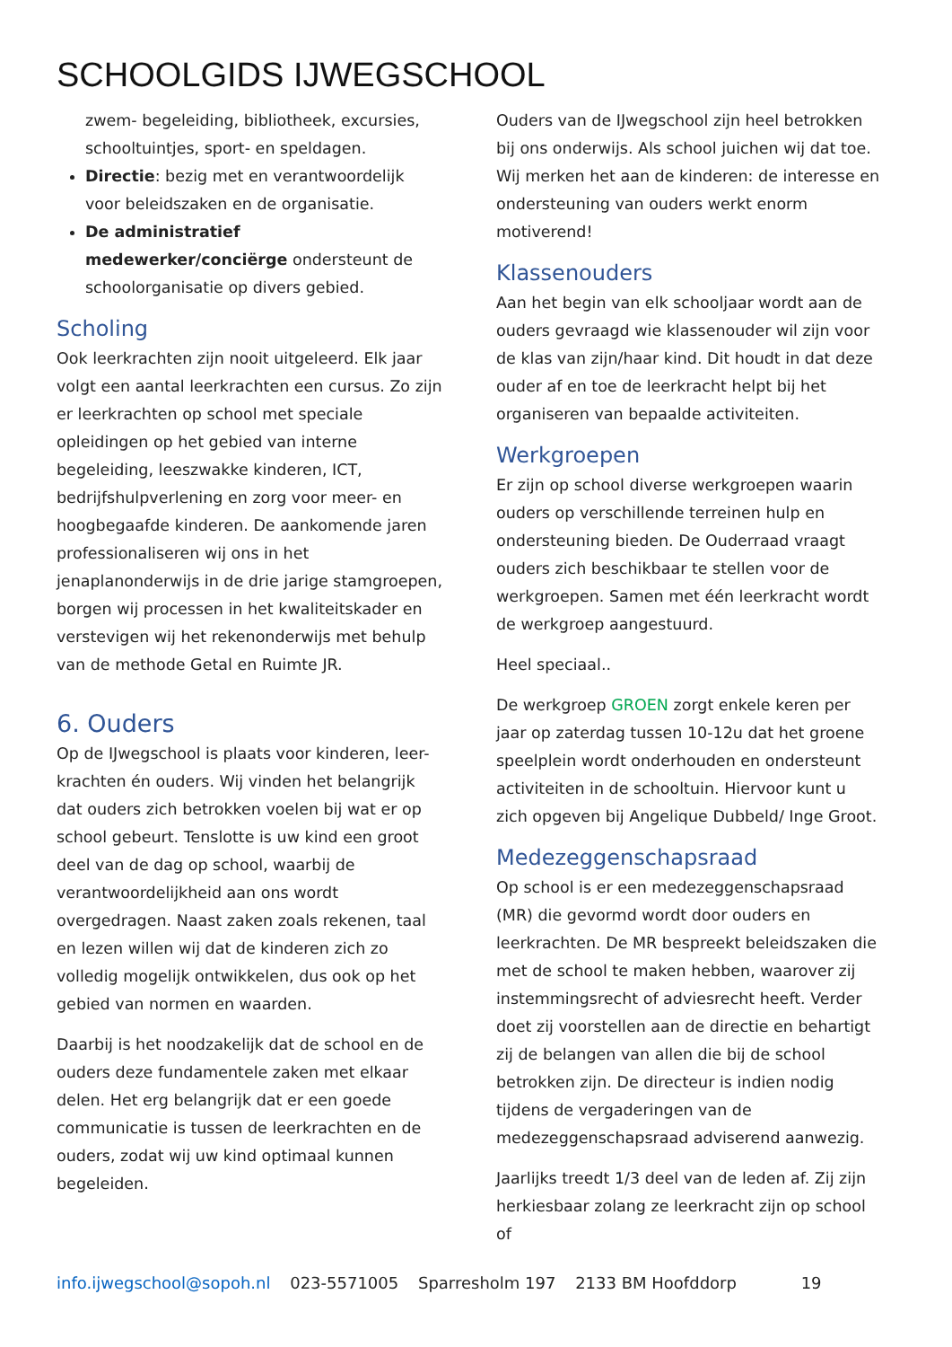SCHOOLGIDS IJWEGSCHOOL
zwem- begeleiding, bibliotheek, excursies, schooltuintjes, sport- en speldagen.
Directie: bezig met en verantwoordelijk voor beleidszaken en de organisatie.
De administratief medewerker/conciërge ondersteunt de schoolorganisatie op divers gebied.
Scholing
Ook leerkrachten zijn nooit uitgeleerd. Elk jaar volgt een aantal leerkrachten een cursus. Zo zijn er leerkrachten op school met speciale opleidingen op het gebied van interne begeleiding, leeszwakke kinderen, ICT, bedrijfshulpverlening en zorg voor meer- en hoogbegaafde kinderen. De aankomende jaren professionaliseren wij ons in het jenaplanonderwijs in de drie jarige stamgroepen, borgen wij processen in het kwaliteitskader en verstevigen wij het rekenonderwijs met behulp van de methode Getal en Ruimte JR.
6. Ouders
Op de IJwegschool is plaats voor kinderen, leer-krachten én ouders. Wij vinden het belangrijk dat ouders zich betrokken voelen bij wat er op school gebeurt. Tenslotte is uw kind een groot deel van de dag op school, waarbij de verantwoordelijkheid aan ons wordt overgedragen. Naast zaken zoals rekenen, taal en lezen willen wij dat de kinderen zich zo volledig mogelijk ontwikkelen, dus ook op het gebied van normen en waarden.
Daarbij is het noodzakelijk dat de school en de ouders deze fundamentele zaken met elkaar delen. Het erg belangrijk dat er een goede communicatie is tussen de leerkrachten en de ouders, zodat wij uw kind optimaal kunnen begeleiden.
Ouders van de IJwegschool zijn heel betrokken bij ons onderwijs. Als school juichen wij dat toe. Wij merken het aan de kinderen: de interesse en ondersteuning van ouders werkt enorm motiverend!
Klassenouders
Aan het begin van elk schooljaar wordt aan de ouders gevraagd wie klassenouder wil zijn voor de klas van zijn/haar kind. Dit houdt in dat deze ouder af en toe de leerkracht helpt bij het organiseren van bepaalde activiteiten.
Werkgroepen
Er zijn op school diverse werkgroepen waarin ouders op verschillende terreinen hulp en ondersteuning bieden. De Ouderraad vraagt ouders zich beschikbaar te stellen voor de werkgroepen. Samen met één leerkracht wordt de werkgroep aangestuurd.
Heel speciaal..
De werkgroep GROEN zorgt enkele keren per jaar op zaterdag tussen 10-12u dat het groene speelplein wordt onderhouden en ondersteunt activiteiten in de schooltuin. Hiervoor kunt u zich opgeven bij Angelique Dubbeld/ Inge Groot.
Medezeggenschapsraad
Op school is er een medezeggenschapsraad (MR) die gevormd wordt door ouders en leerkrachten. De MR bespreekt beleidszaken die met de school te maken hebben, waarover zij instemmingsrecht of adviesrecht heeft. Verder doet zij voorstellen aan de directie en behartigt zij de belangen van allen die bij de school betrokken zijn. De directeur is indien nodig tijdens de vergaderingen van de medezeggenschapsraad adviserend aanwezig.
Jaarlijks treedt 1/3 deel van de leden af. Zij zijn herkiesbaar zolang ze leerkracht zijn op school of
info.ijwegschool@sopoh.nl 023-5571005 Sparresholm 197 2133 BM Hoofddorp 19